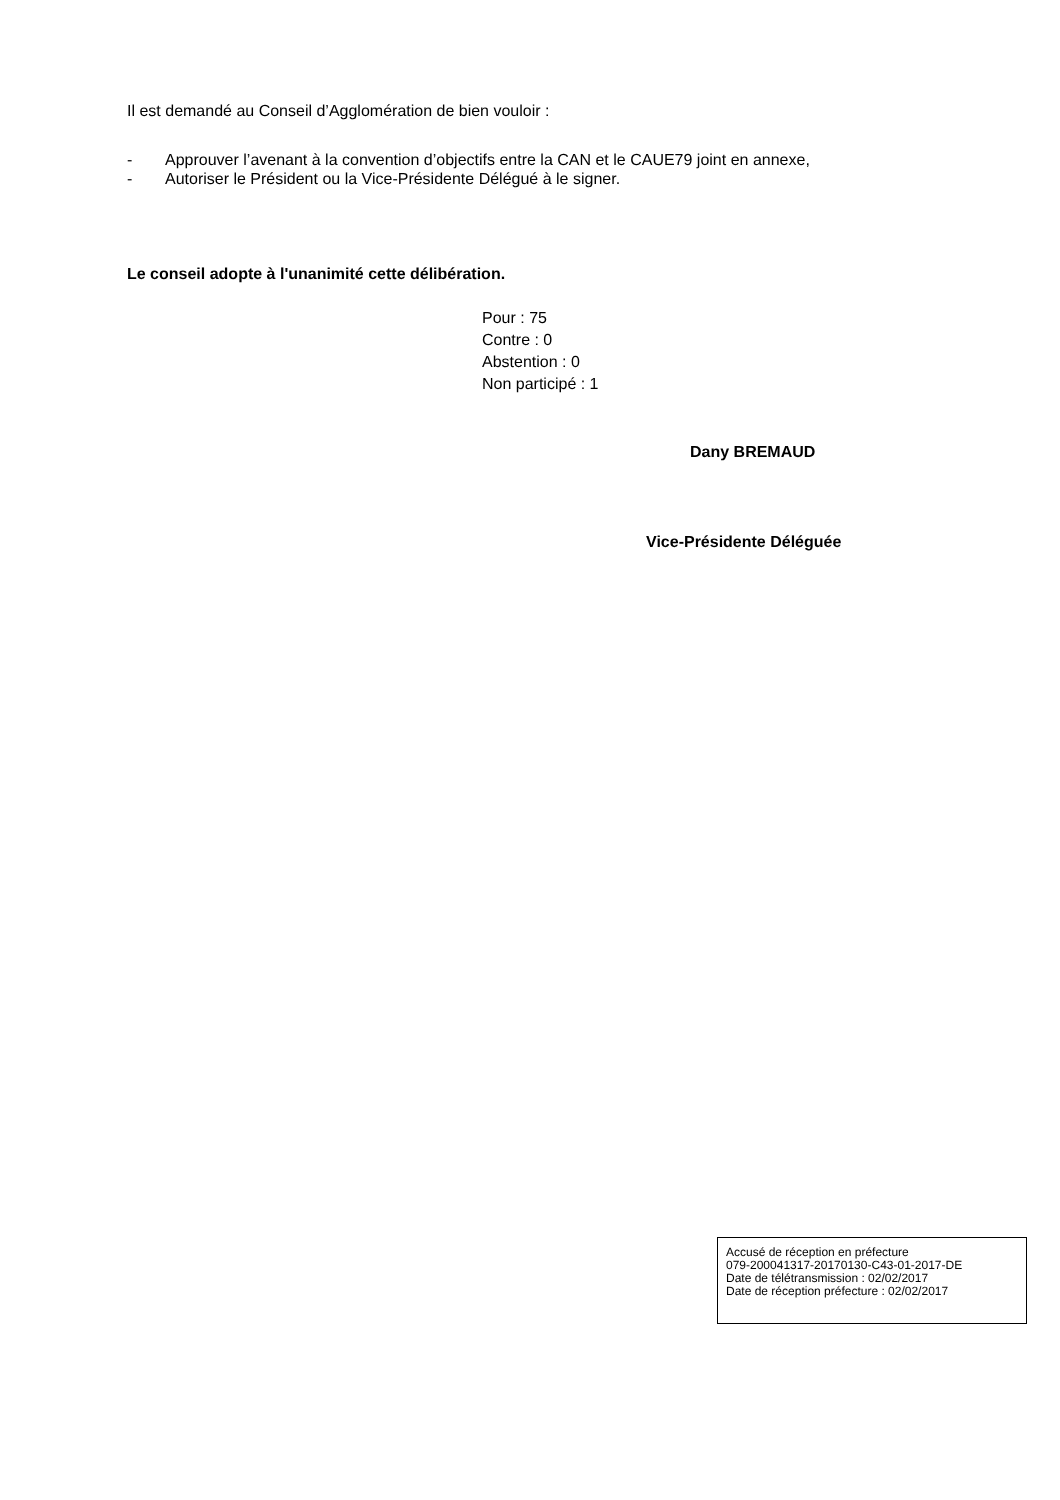Il est demandé au Conseil d’Agglomération de bien vouloir :
- Approuver l’avenant à la convention d’objectifs entre la CAN et le CAUE79 joint en annexe,
- Autoriser le Président ou la Vice-Présidente Délégué à le signer.
Le conseil adopte à l'unanimité cette délibération.
Pour : 75
Contre : 0
Abstention : 0
Non participé : 1
Dany BREMAUD
Vice-Présidente Déléguée
Accusé de réception en préfecture
079-200041317-20170130-C43-01-2017-DE
Date de télétransmission : 02/02/2017
Date de réception préfecture : 02/02/2017